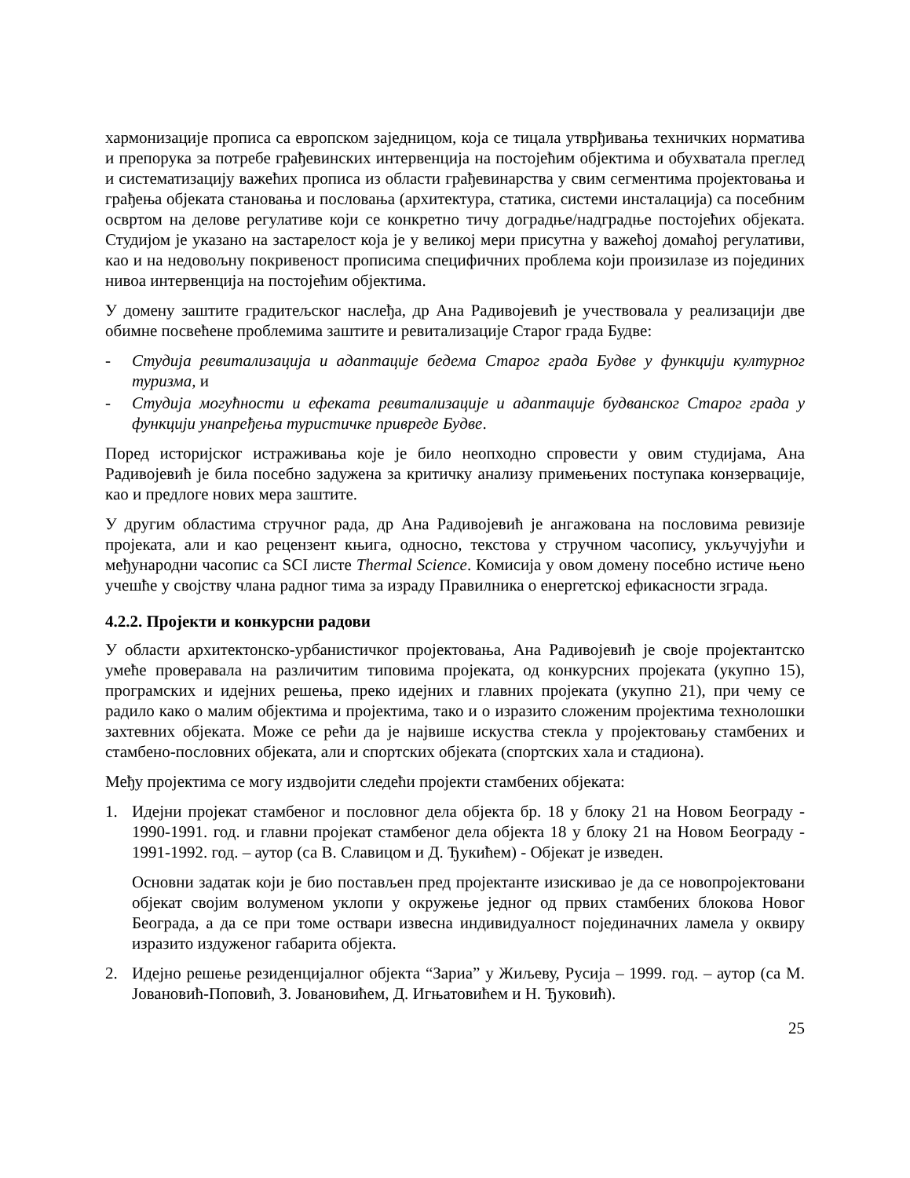хармонизације прописа са европском заједницом, која се тицала утврђивања техничких норматива и препорука за потребе грађевинских интервенција на постојећим објектима и обухватала преглед и систематизацију важећих прописа из области грађевинарства у свим сегментима пројектовања и грађења објеката становања и пословања (архитектура, статика, системи инсталација) са посебним освртом на делове регулативе који се конкретно тичу доградње/надградње постојећих објеката. Студијом је указано на застарелост која је у великој мери присутна у важећој домаћој регулативи, као и на недовољну покривеност прописима специфичних проблема који произилазе из појединих нивоа интервенција на постојећим објектима.
У домену заштите градитељског наслеђа, др Ана Радивојевић је учествовала у реализацији две обимне посвећене проблемима заштите и ревитализације Старог града Будве:
- Студија ревитализација и адаптације бедема Старог града Будве у функцији културног туризма, и
- Студија могућности и ефеката ревитализације и адаптације будванског Старог града у функцији унапређења туристичке привреде Будве.
Поред историјског истраживања које је било неопходно спровести у овим студијама, Ана Радивојевић је била посебно задужена за критичку анализу примењених поступака конзервације, као и предлоге нових мера заштите.
У другим областима стручног рада, др Ана Радивојевић је ангажована на пословима ревизије пројеката, али и као рецензент књига, односно, текстова у стручном часопису, укључујући и међународни часопис са SCI листе Thermal Science. Комисија у овом домену посебно истиче њено учешће у својству члана радног тима за израду Правилника о енергетској ефикасности зграда.
4.2.2. Пројекти и конкурсни радови
У области архитектонско-урбанистичког пројектовања, Ана Радивојевић је своје пројектантско умеће проверавала на различитим типовима пројеката, од конкурсних пројеката (укупно 15), програмских и идејних решења, преко идејних и главних пројеката (укупно 21), при чему се радило како о малим објектима и пројектима, тако и о изразито сложеним пројектима технолошки захтевних објеката. Може се рећи да је највише искуства стекла у пројектовању стамбених и стамбено-пословних објеката, али и спортских објеката (спортских хала и стадиона).
Међу пројектима се могу издвојити следећи пројекти стамбених објеката:
1. Идејни пројекат стамбеног и пословног дела објекта бр. 18 у блоку 21 на Новом Београду - 1990-1991. год. и главни пројекат стамбеног дела објекта 18 у блоку 21 на Новом Београду - 1991-1992. год. – аутор (са В. Славицом и Д. Ђукићем) - Објекат је изведен.
Основни задатак који је био постављен пред пројектанте изискивао је да се новопројектовани објекат својим волуменом уклопи у окружење једног од првих стамбених блокова Новог Београда, а да се при томе оствари извесна индивидуалност појединачних ламела у оквиру изразито издуженог габарита објекта.
2. Идејно решење резиденцијалног објекта “Зариа” у Жиљеву, Русија – 1999. год. – аутор (са М. Јовановић-Поповић, З. Јовановићем, Д. Игњатовићем и Н. Ђуковић).
25